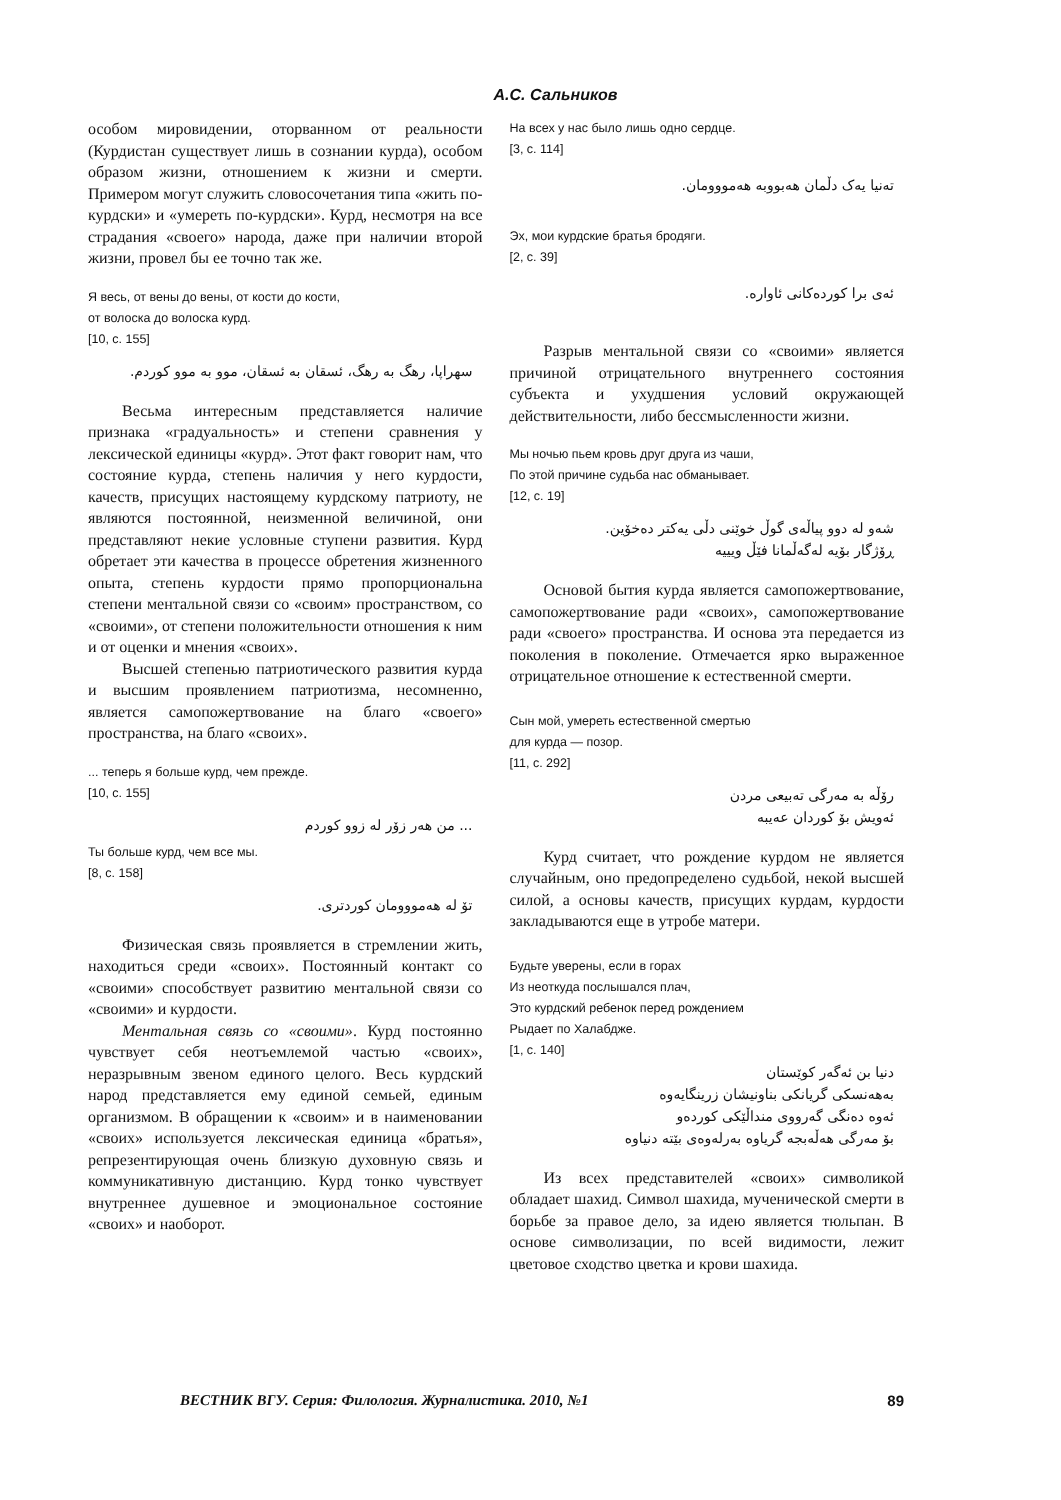А.С. Сальников
особом мировидении, оторванном от реальности (Курдистан существует лишь в сознании курда), особом образом жизни, отношением к жизни и смерти. Примером могут служить словосочетания типа «жить по-курдски» и «умереть по-курдски». Курд, несмотря на все страдания «своего» народа, даже при наличии второй жизни, провел бы ее точно так же.
Я весь, от вены до вены, от кости до кости,
от волоска до волоска курд.
[10, с. 155]
سهراپا، رهگ به رهگ، ئسقان به ئسقان، موو به موو کوردم.
Весьма интересным представляется наличие признака «градуальность» и степени сравнения у лексической единицы «курд». Этот факт говорит нам, что состояние курда, степень наличия у него курдости, качеств, присущих настоящему курдскому патриоту, не являются постоянной, неизменной величиной, они представляют некие условные ступени развития. Курд обретает эти качества в процессе обретения жизненного опыта, степень курдости прямо пропорциональна степени ментальной связи со «своим» пространством, со «своими», от степени положительности отношения к ним и от оценки и мнения «своих».
Высшей степенью патриотического развития курда и высшим проявлением патриотизма, несомненно, является самопожертвование на благо «своего» пространства, на благо «своих».
... теперь я больше курд, чем прежде.
[10, с. 155]
... من هەر زۆر لە زوو کوردم
Ты больше курд, чем все мы.
[8, с. 158]
تۆ لە هەمووومان کوردتری.
Физическая связь проявляется в стремлении жить, находиться среди «своих». Постоянный контакт со «своими» способствует развитию ментальной связи со «своими» и курдости.
Ментальная связь со «своими». Курд постоянно чувствует себя неотъемлемой частью «своих», неразрывным звеном единого целого. Весь курдский народ представляется ему единой семьей, единым организмом. В обращении к «своим» и в наименовании «своих» используется лексическая единица «братья», репрезентирующая очень близкую духовную связь и коммуникативную дистанцию. Курд тонко чувствует внутреннее душевное и эмоциональное состояние «своих» и наоборот.
На всех у нас было лишь одно сердце.
[3, с. 114]
تەنیا یەک دڵمان هەبووبە هەمووومان.
Эх, мои курдские братья бродяги.
[2, с. 39]
ئەی برا کوردەکانی ئاوارە.
Разрыв ментальной связи со «своими» является причиной отрицательного внутреннего состояния субъекта и ухудшения условий окружающей действительности, либо бессмысленности жизни.
Мы ночью пьем кровь друг друга из чаши,
По этой причине судьба нас обманывает.
[12, с. 19]
شەو لە دوو پیاڵەی گوڵ خوێنی دڵی یەکتر دەخۆین.
ڕۆژگار بۆیە لەگەڵمانا فێڵ ویییە
Основой бытия курда является самопожертвование, самопожертвование ради «своих», самопожертвование ради «своего» пространства. И основа эта передается из поколения в поколение. Отмечается ярко выраженное отрицательное отношение к естественной смерти.
Сын мой, умереть естественной смертью
для курда — позор.
[11, с. 292]
رۆڵە بە مەرگی تەبیعی مردن
ئەویش بۆ کوردان عەیبە
Курд считает, что рождение курдом не является случайным, оно предопределено судьбой, некой высшей силой, а основы качеств, присущих курдам, курдости закладываются еще в утробе матери.
Будьте уверены, если в горах
Из неоткуда послышался плач,
Это курдский ребенок перед рождением
Рыдает по Халабдже.
[1, с. 140]
دنیا بن ئەگەر کوێستان
بەهەنسکی گریانکی بناونیشان زرینگایەوە
ئەوە دەنگی گەرووی منداڵێکی کوردەو
بۆ مەرگی هەڵەبجە گریاوە بەرلەوەی بێتە دنیاوە
Из всех представителей «своих» символикой обладает шахид. Символ шахида, мученической смерти в борьбе за правое дело, за идею является тюльпан. В основе символизации, по всей видимости, лежит цветовое сходство цветка и крови шахида.
ВЕСТНИК ВГУ. Серия: Филология. Журналистика. 2010, №1 89